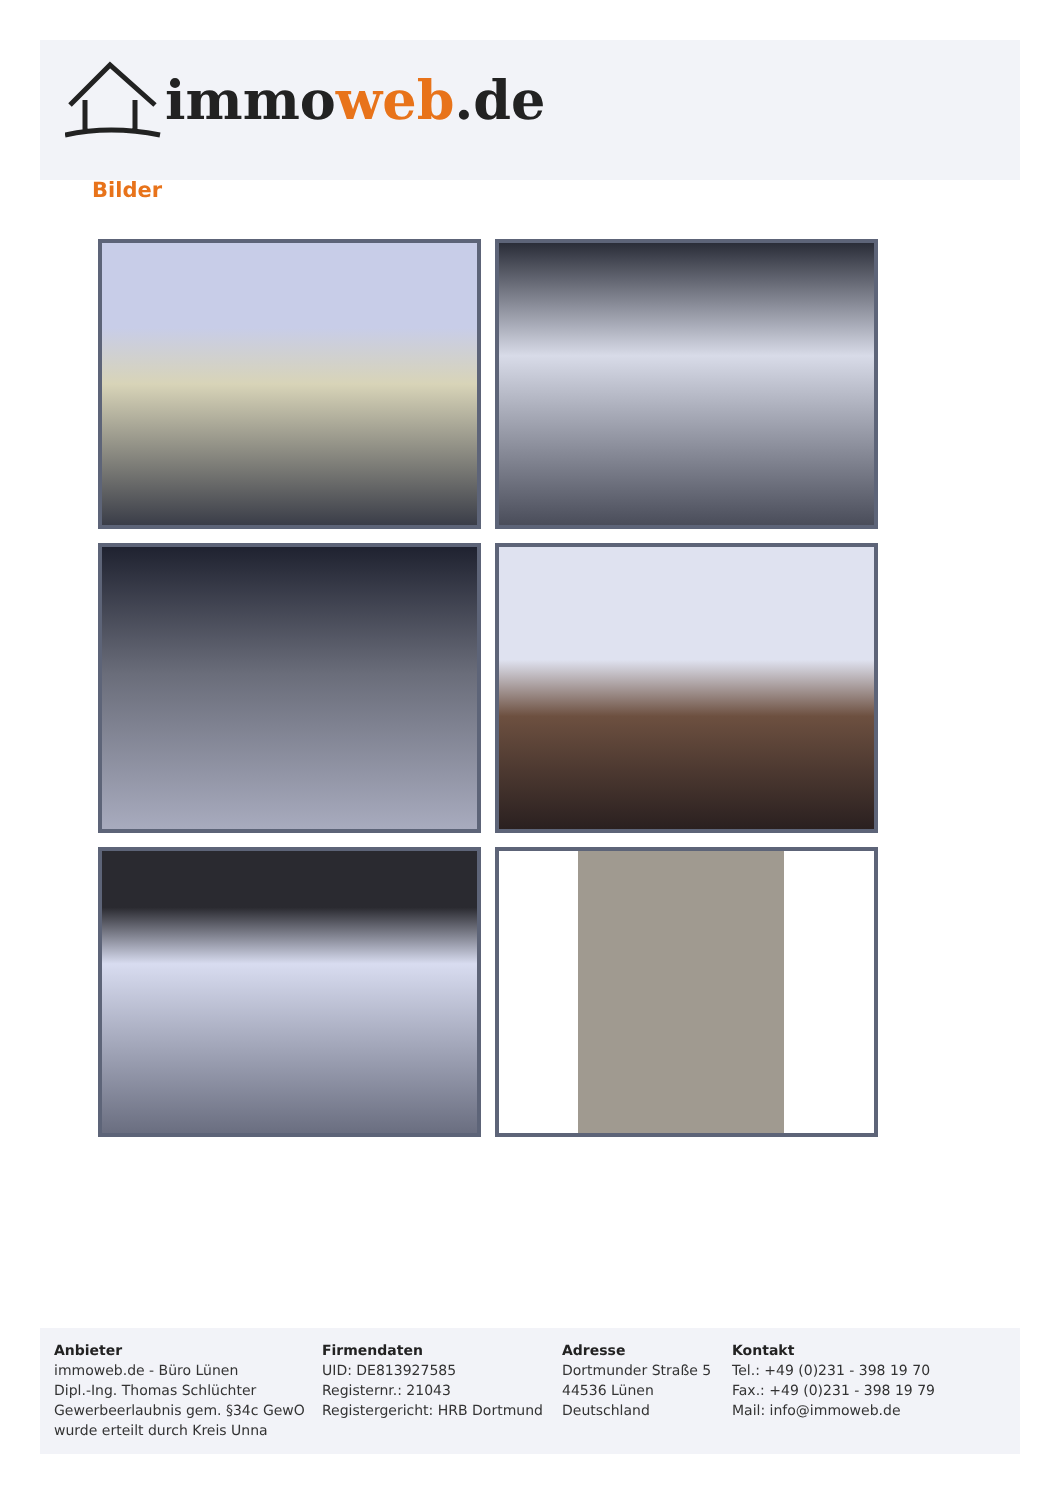immo web.de
Bilder
Anbieter
immoweb.de - Büro Lünen
Dipl.-Ing. Thomas Schlüchter
Gewerbeerlaubnis gem. §34c GewO
wurde erteilt durch Kreis Unna
Firmendaten
UID: DE813927585
Registernr.: 21043
Registergericht: HRB Dortmund
Adresse
Dortmunder Straße 5
44536 Lünen
Deutschland
Kontakt
Tel.: +49 (0)231 - 398 19 70
Fax.: +49 (0)231 - 398 19 79
Mail: info@immoweb.de